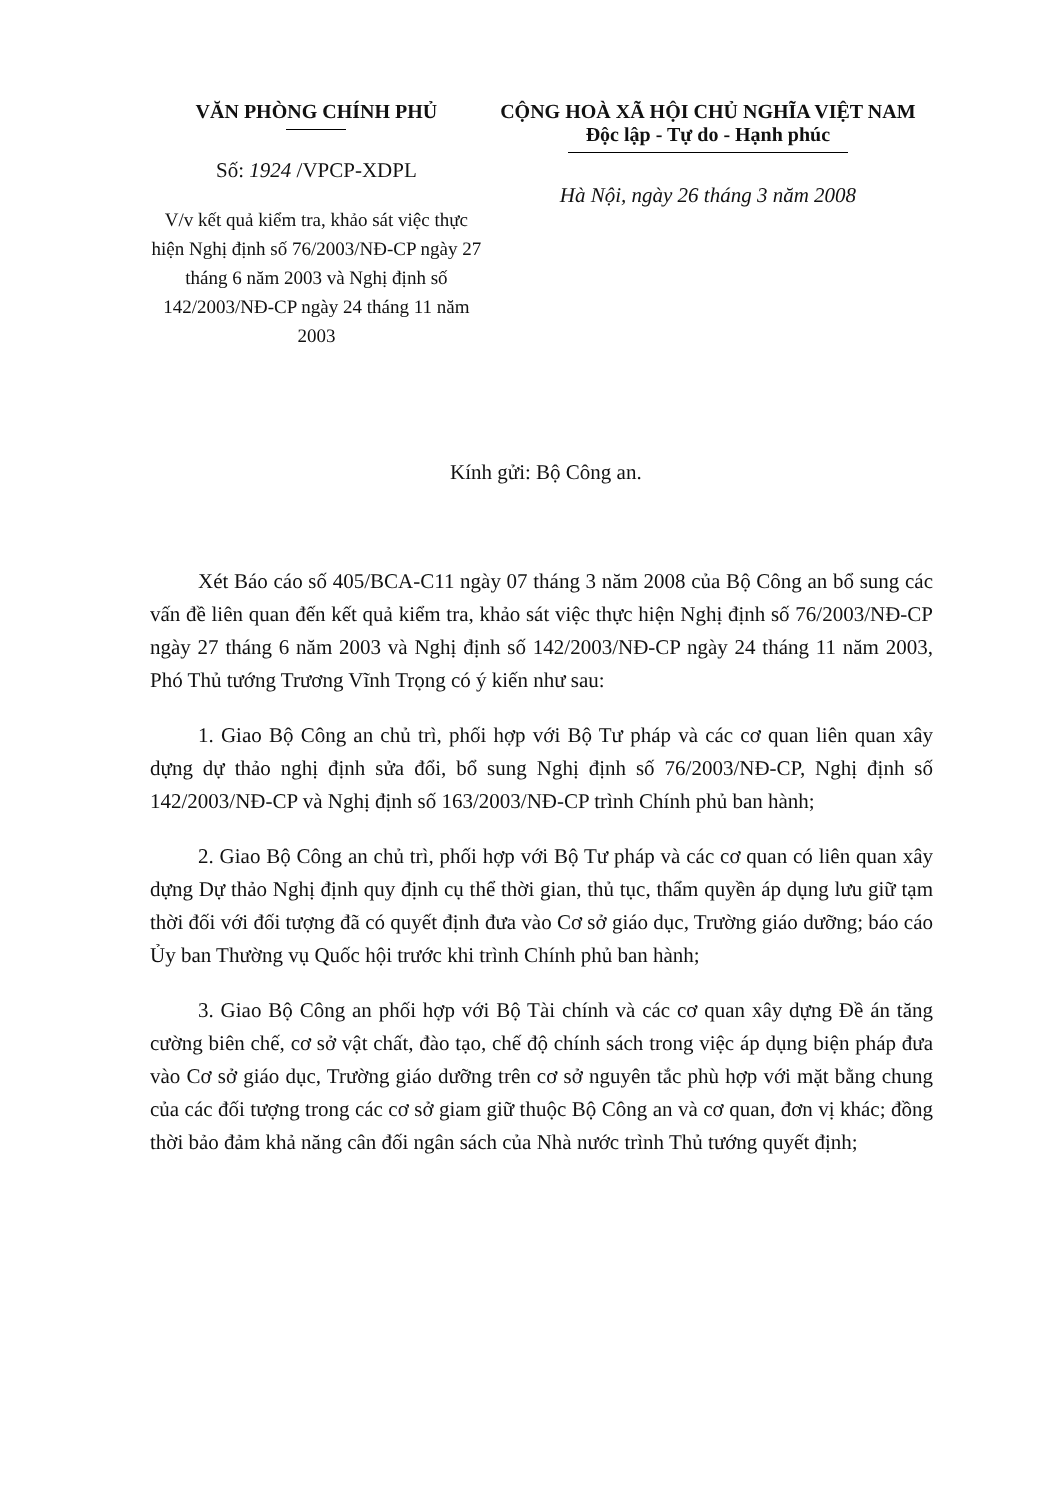VĂN PHÒNG CHÍNH PHỦ
Số: 1924 /VPCP-XDPL
V/v kết quả kiểm tra, khảo sát việc thực hiện Nghị định số 76/2003/NĐ-CP ngày 27 tháng 6 năm 2003 và Nghị định số 142/2003/NĐ-CP ngày 24 tháng 11 năm 2003
CỘNG HOÀ XÃ HỘI CHỦ NGHĨA VIỆT NAM
Độc lập - Tự do - Hạnh phúc
Hà Nội, ngày 26 tháng 3 năm 2008
Kính gửi: Bộ Công an.
Xét Báo cáo số 405/BCA-C11 ngày 07 tháng 3 năm 2008 của Bộ Công an bổ sung các vấn đề liên quan đến kết quả kiểm tra, khảo sát việc thực hiện Nghị định số 76/2003/NĐ-CP ngày 27 tháng 6 năm 2003 và Nghị định số 142/2003/NĐ-CP ngày 24 tháng 11 năm 2003, Phó Thủ tướng Trương Vĩnh Trọng có ý kiến như sau:
1. Giao Bộ Công an chủ trì, phối hợp với Bộ Tư pháp và các cơ quan liên quan xây dựng dự thảo nghị định sửa đổi, bổ sung Nghị định số 76/2003/NĐ-CP, Nghị định số 142/2003/NĐ-CP và Nghị định số 163/2003/NĐ-CP trình Chính phủ ban hành;
2. Giao Bộ Công an chủ trì, phối hợp với Bộ Tư pháp và các cơ quan có liên quan xây dựng Dự thảo Nghị định quy định cụ thể thời gian, thủ tục, thẩm quyền áp dụng lưu giữ tạm thời đối với đối tượng đã có quyết định đưa vào Cơ sở giáo dục, Trường giáo dưỡng; báo cáo Ủy ban Thường vụ Quốc hội trước khi trình Chính phủ ban hành;
3. Giao Bộ Công an phối hợp với Bộ Tài chính và các cơ quan xây dựng Đề án tăng cường biên chế, cơ sở vật chất, đào tạo, chế độ chính sách trong việc áp dụng biện pháp đưa vào Cơ sở giáo dục, Trường giáo dưỡng trên cơ sở nguyên tắc phù hợp với mặt bằng chung của các đối tượng trong các cơ sở giam giữ thuộc Bộ Công an và cơ quan, đơn vị khác; đồng thời bảo đảm khả năng cân đối ngân sách của Nhà nước trình Thủ tướng quyết định;